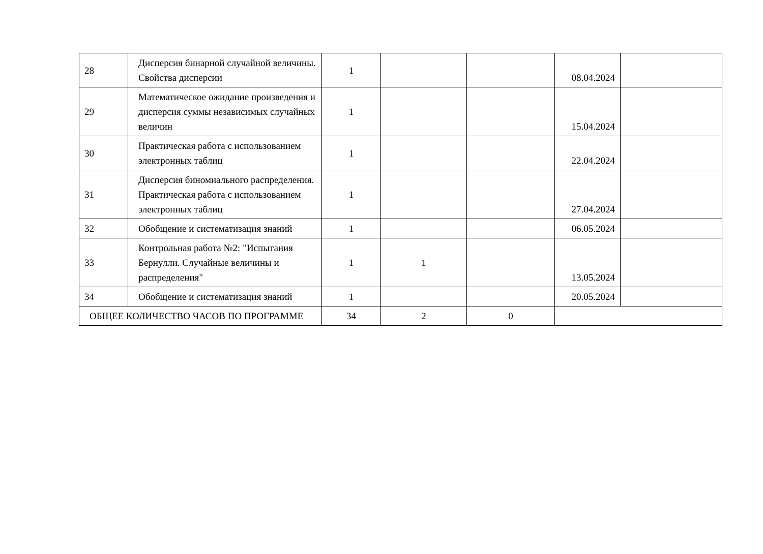| 28 | Дисперсия бинарной случайной величины. Свойства дисперсии | 1 | | | 08.04.2024 | |
| 29 | Математическое ожидание произведения и дисперсия суммы независимых случайных величин | 1 | | | 15.04.2024 | |
| 30 | Практическая работа с использованием электронных таблиц | 1 | | | 22.04.2024 | |
| 31 | Дисперсия биномиального распределения. Практическая работа с использованием электронных таблиц | 1 | | | 27.04.2024 | |
| 32 | Обобщение и систематизация знаний | 1 | | | 06.05.2024 | |
| 33 | Контрольная работа №2: "Испытания Бернулли. Случайные величины и распределения" | 1 | 1 | | 13.05.2024 | |
| 34 | Обобщение и систематизация знаний | 1 | | | 20.05.2024 | |
| ОБЩЕЕ КОЛИЧЕСТВО ЧАСОВ ПО ПРОГРАММЕ | | 34 | 2 | 0 | | |